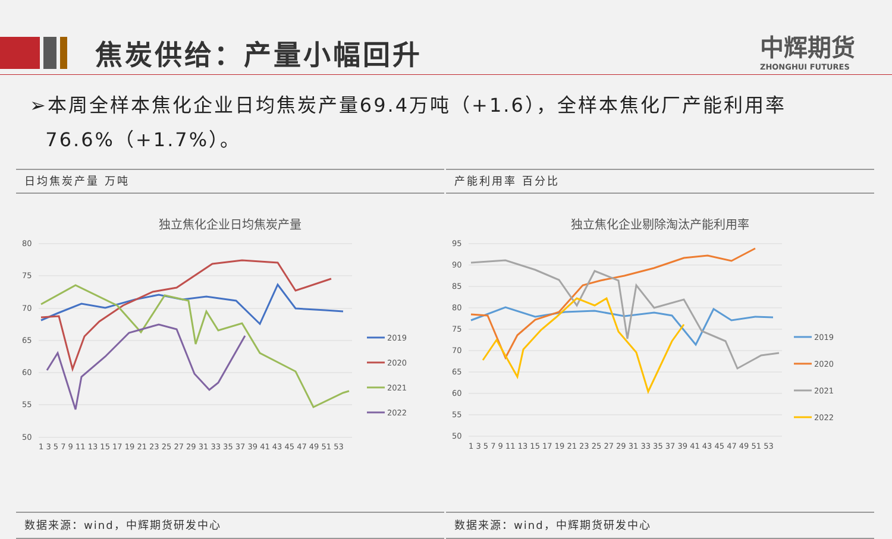焦炭供给：产量小幅回升 中辉期货
ZHONGHUI FUTURES
➢本周全样本焦化企业日均焦炭产量69.4万吨（+1.6），全样本焦化厂产能利用率
76.6%（+1.7%）。
日均焦炭产量 万吨
独立焦化企业日均焦炭产量
80
75
70
65
60
55
50
1 3 5 7 9 11 13 15 17 19 21 23 25 27 29 31 33 35 37 39 41 43 45 47 49 51 53
2019
2020
2021
2022
数据来源：wind，中辉期货研发中心
产能利用率 百分比
独立焦化企业剔除淘汰产能利用率
95
90
85
80
75
70
65
60
55
50
1 3 5 7 9 11 13 15 17 19 21 23 25 27 29 31 33 35 37 39 41 43 45 47 49 51 53
2019
2020
2021
2022
数据来源：wind，中辉期货研发中心